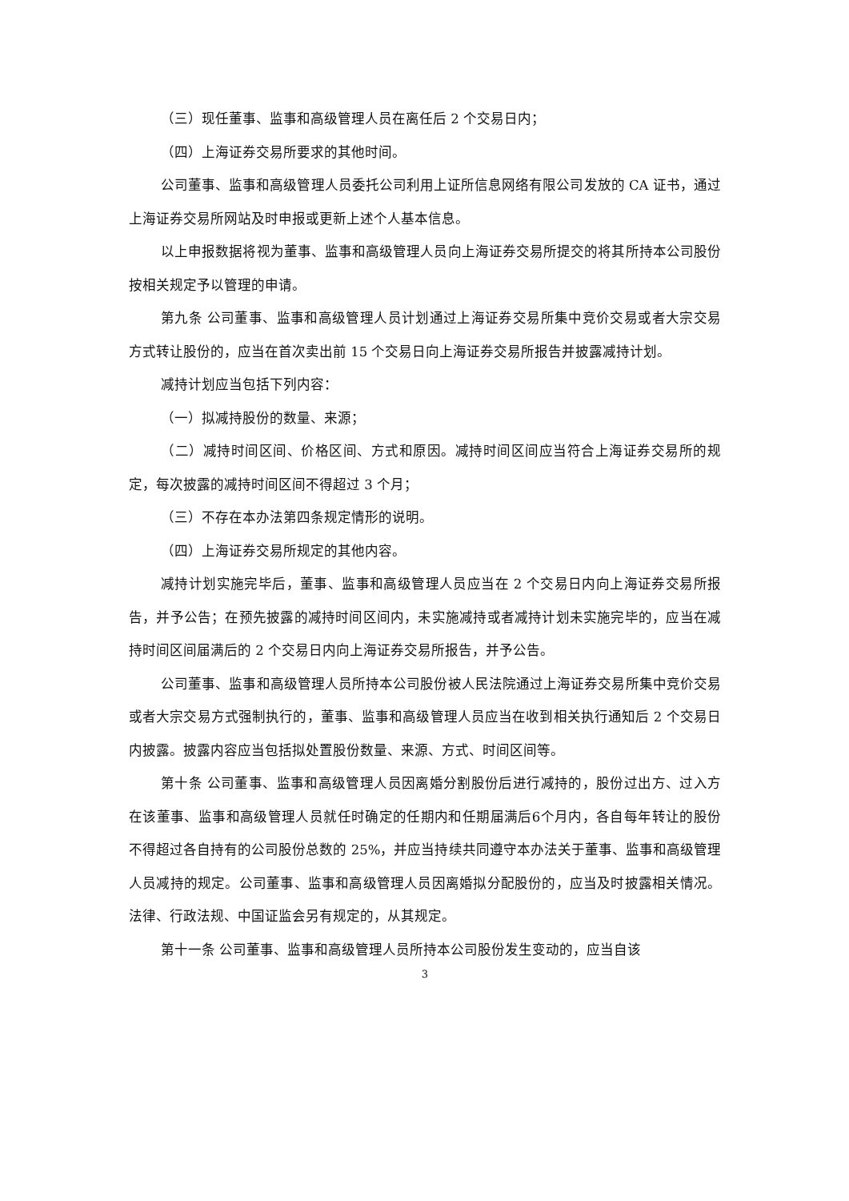（三）现任董事、监事和高级管理人员在离任后 2 个交易日内；
（四）上海证券交易所要求的其他时间。
公司董事、监事和高级管理人员委托公司利用上证所信息网络有限公司发放的 CA 证书，通过上海证券交易所网站及时申报或更新上述个人基本信息。
以上申报数据将视为董事、监事和高级管理人员向上海证券交易所提交的将其所持本公司股份按相关规定予以管理的申请。
第九条 公司董事、监事和高级管理人员计划通过上海证券交易所集中竞价交易或者大宗交易方式转让股份的，应当在首次卖出前 15 个交易日向上海证券交易所报告并披露减持计划。
减持计划应当包括下列内容：
（一）拟减持股份的数量、来源；
（二）减持时间区间、价格区间、方式和原因。减持时间区间应当符合上海证券交易所的规定，每次披露的减持时间区间不得超过 3 个月；
（三）不存在本办法第四条规定情形的说明。
（四）上海证券交易所规定的其他内容。
减持计划实施完毕后，董事、监事和高级管理人员应当在 2 个交易日内向上海证券交易所报告，并予公告；在预先披露的减持时间区间内，未实施减持或者减持计划未实施完毕的，应当在减持时间区间届满后的 2 个交易日内向上海证券交易所报告，并予公告。
公司董事、监事和高级管理人员所持本公司股份被人民法院通过上海证券交易所集中竞价交易或者大宗交易方式强制执行的，董事、监事和高级管理人员应当在收到相关执行通知后 2 个交易日内披露。披露内容应当包括拟处置股份数量、来源、方式、时间区间等。
第十条 公司董事、监事和高级管理人员因离婚分割股份后进行减持的，股份过出方、过入方在该董事、监事和高级管理人员就任时确定的任期内和任期届满后6个月内，各自每年转让的股份不得超过各自持有的公司股份总数的 25%，并应当持续共同遵守本办法关于董事、监事和高级管理人员减持的规定。公司董事、监事和高级管理人员因离婚拟分配股份的，应当及时披露相关情况。法律、行政法规、中国证监会另有规定的，从其规定。
第十一条 公司董事、监事和高级管理人员所持本公司股份发生变动的，应当自该
3